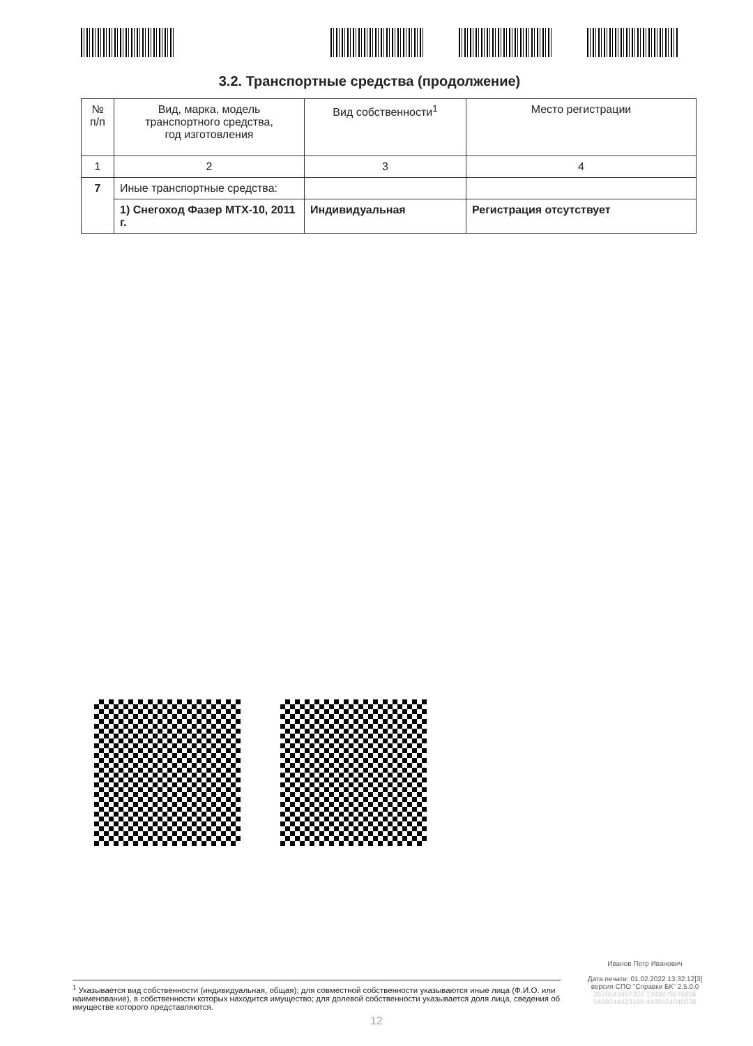3.2. Транспортные средства (продолжение)
| № п/п | Вид, марка, модель транспортного средства, год изготовления | Вид собственности<sup>1</sup> | Место регистрации |
| --- | --- | --- | --- |
| 1 | 2 | 3 | 4 |
| 7 | Иные транспортные средства: | | |
| | 1) Снегоход Фазер MTX-10, 2011 г. | Индивидуальная | Регистрация отсутствует |
Иванов Петр Иванович
Дата печати: 01.02.2022 13:32:12[3]
версия СПО "Справки БК" 2.5.0.0
2876543487329 1383879276806
5499144423168 4400454040038
<sup>1</sup> Указывается вид собственности (индивидуальная, общая); для совместной собственности указываются иные лица (Ф.И.О. или наименование), в собственности которых находится имущество; для долевой собственности указывается доля лица, сведения об имуществе которого представляются.
12